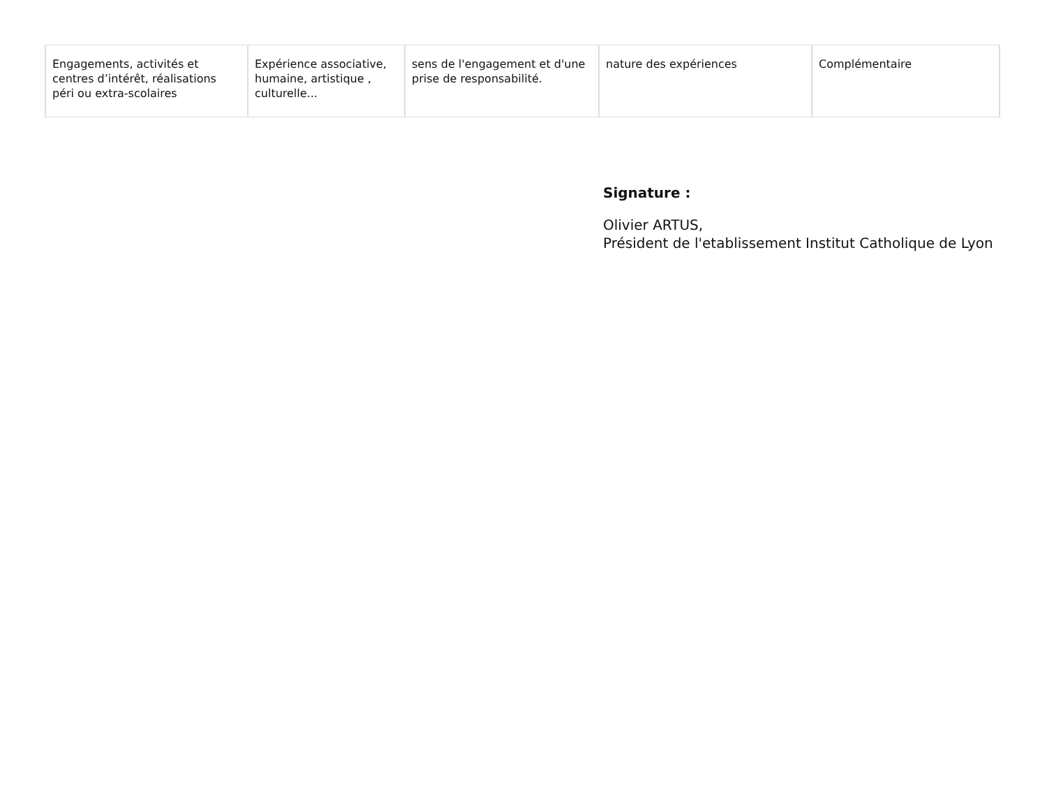| Engagements, activités et centres d’intérêt, réalisations péri ou extra-scolaires | Expérience associative, humaine, artistique , culturelle... | sens de l'engagement et d'une prise de responsabilité. | nature des expériences | Complémentaire |
Signature :
Olivier ARTUS,
Président de l'etablissement Institut Catholique de Lyon